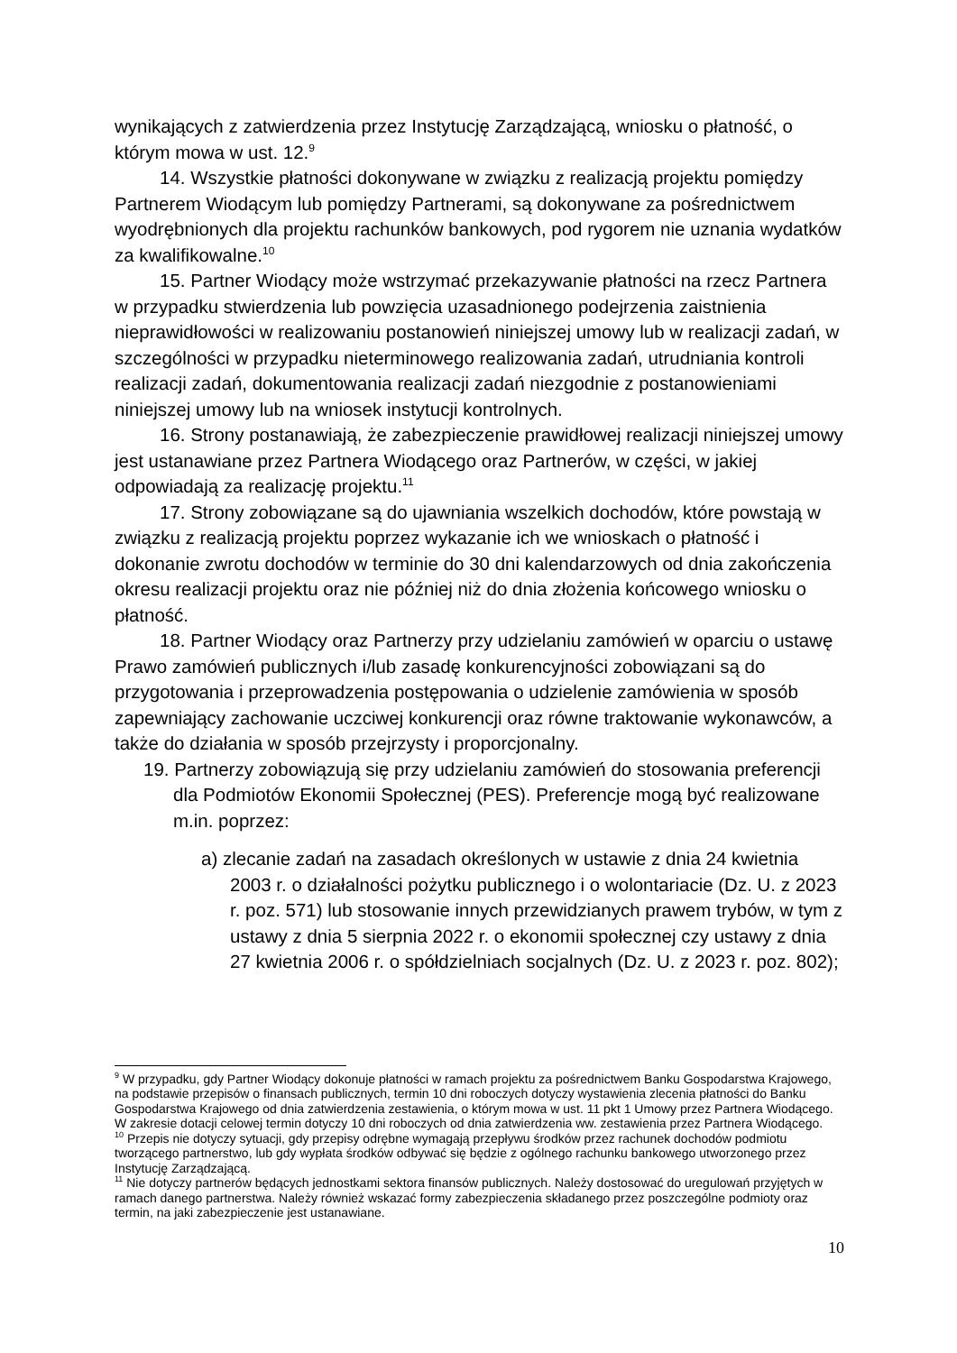wynikających z zatwierdzenia przez Instytucję Zarządzającą, wniosku o płatność, o którym mowa w ust. 12.<sup>9</sup>
14. Wszystkie płatności dokonywane w związku z realizacją projektu pomiędzy Partnerem Wiodącym lub pomiędzy Partnerami, są dokonywane za pośrednictwem wyodrębnionych dla projektu rachunków bankowych, pod rygorem nie uznania wydatków za kwalifikowalne.<sup>10</sup>
15. Partner Wiodący może wstrzymać przekazywanie płatności na rzecz Partnera w przypadku stwierdzenia lub powzięcia uzasadnionego podejrzenia zaistnienia nieprawidłowości w realizowaniu postanowień niniejszej umowy lub w realizacji zadań, w szczególności w przypadku nieterminowego realizowania zadań, utrudniania kontroli realizacji zadań, dokumentowania realizacji zadań niezgodnie z postanowieniami niniejszej umowy lub na wniosek instytucji kontrolnych.
16. Strony postanawiają, że zabezpieczenie prawidłowej realizacji niniejszej umowy jest ustanawiane przez Partnera Wiodącego oraz Partnerów, w części, w jakiej odpowiadają za realizację projektu.<sup>11</sup>
17. Strony zobowiązane są do ujawniania wszelkich dochodów, które powstają w związku z realizacją projektu poprzez wykazanie ich we wnioskach o płatność i dokonanie zwrotu dochodów w terminie do 30 dni kalendarzowych od dnia zakończenia okresu realizacji projektu oraz nie później niż do dnia złożenia końcowego wniosku o płatność.
18. Partner Wiodący oraz Partnerzy przy udzielaniu zamówień w oparciu o ustawę Prawo zamówień publicznych i/lub zasadę konkurencyjności zobowiązani są do przygotowania i przeprowadzenia postępowania o udzielenie zamówienia w sposób zapewniający zachowanie uczciwej konkurencji oraz równe traktowanie wykonawców, a także do działania w sposób przejrzysty i proporcjonalny.
19. Partnerzy zobowiązują się przy udzielaniu zamówień do stosowania preferencji dla Podmiotów Ekonomii Społecznej (PES). Preferencje mogą być realizowane m.in. poprzez:
a) zlecanie zadań na zasadach określonych w ustawie z dnia 24 kwietnia 2003 r. o działalności pożytku publicznego i o wolontariacie (Dz. U. z 2023 r. poz. 571) lub stosowanie innych przewidzianych prawem trybów, w tym z ustawy z dnia 5 sierpnia 2022 r. o ekonomii społecznej czy ustawy z dnia 27 kwietnia 2006 r. o spółdzielniach socjalnych (Dz. U. z 2023 r. poz. 802);
<sup>9</sup> W przypadku, gdy Partner Wiodący dokonuje płatności w ramach projektu za pośrednictwem Banku Gospodarstwa Krajowego, na podstawie przepisów o finansach publicznych, termin 10 dni roboczych dotyczy wystawienia zlecenia płatności do Banku Gospodarstwa Krajowego od dnia zatwierdzenia zestawienia, o którym mowa w ust. 11 pkt 1 Umowy przez Partnera Wiodącego. W zakresie dotacji celowej termin dotyczy 10 dni roboczych od dnia zatwierdzenia ww. zestawienia przez Partnera Wiodącego.
<sup>10</sup> Przepis nie dotyczy sytuacji, gdy przepisy odrębne wymagają przepływu środków przez rachunek dochodów podmiotu tworzącego partnerstwo, lub gdy wypłata środków odbywać się będzie z ogólnego rachunku bankowego utworzonego przez Instytucję Zarządzającą.
<sup>11</sup> Nie dotyczy partnerów będących jednostkami sektora finansów publicznych. Należy dostosować do uregulowań przyjętych w ramach danego partnerstwa. Należy również wskazać formy zabezpieczenia składanego przez poszczególne podmioty oraz termin, na jaki zabezpieczenie jest ustanawiane.
10